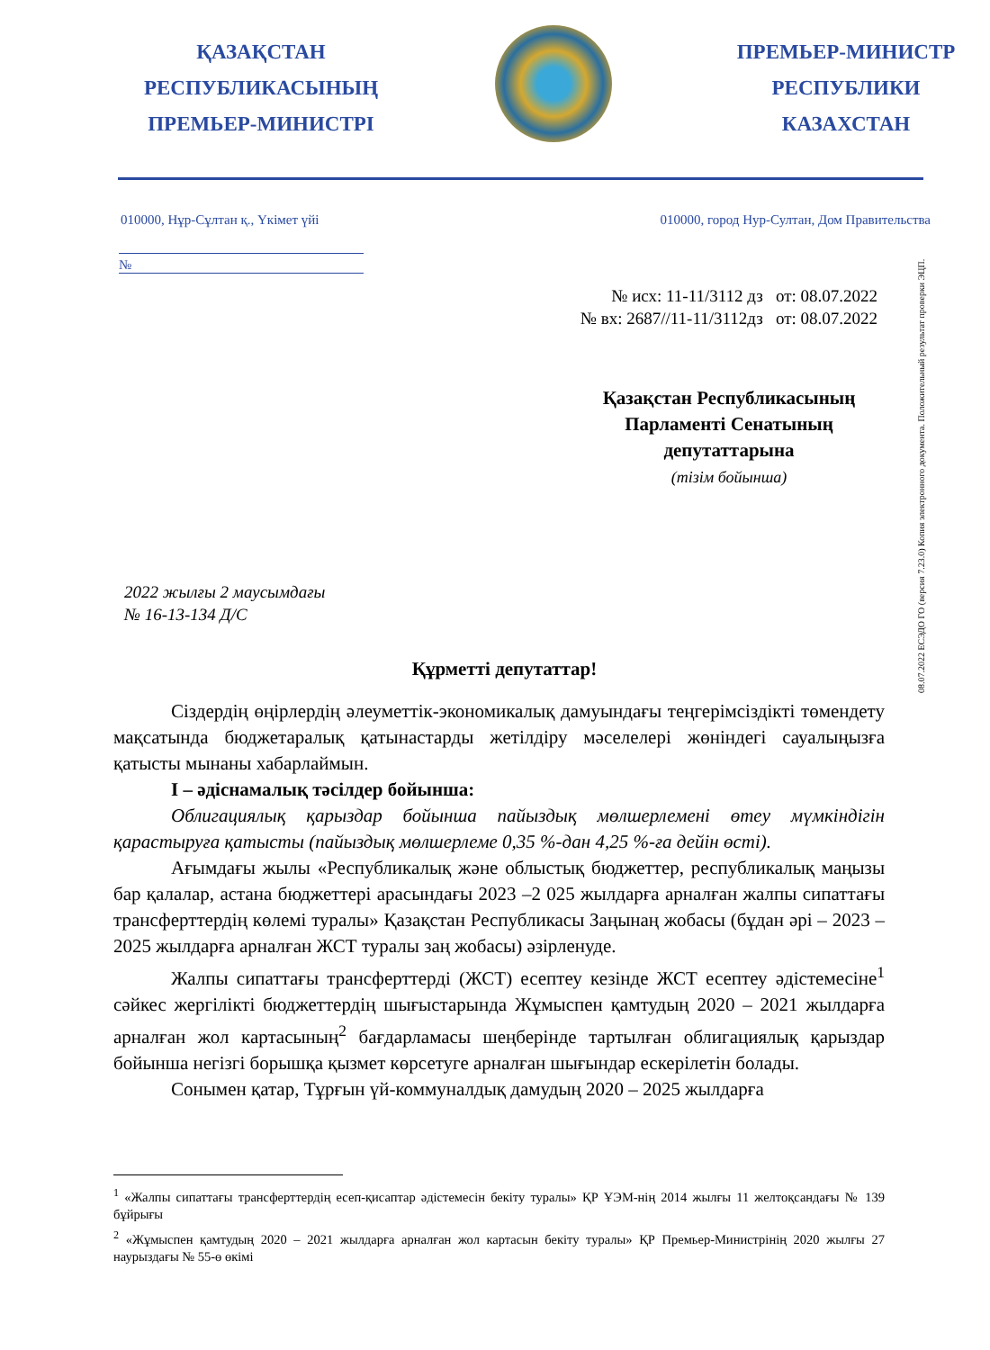ҚАЗАҚСТАН
РЕСПУБЛИКАСЫНЫҢ
ПРЕМЬЕР-МИНИСТРІ
ПРЕМЬЕР-МИНИСТР
РЕСПУБЛИКИ
КАЗАХСТАН
010000, Нұр-Сұлтан қ., Үкімет үйі 010000, город Нур-Султан, Дом Правительства
№
№ исх: 11-11/3112 дз от: 08.07.2022
№ вх: 2687//11-11/3112дз от: 08.07.2022
Қазақстан Республикасының Парламенті Сенатының депутаттарына
(тізім бойынша)
2022 жылғы 2 маусымдағы
№ 16-13-134 Д/С
Құрметті депутаттар!
Сіздердің өңірлердің әлеуметтік-экономикалық дамуындағы теңгерімсіздікті төмендету мақсатында бюджетаралық қатынастарды жетілдіру мәселелері жөніндегі сауалыңызға қатысты мынаны хабарлаймын.
I – әдіснамалық тәсілдер бойынша:
Облигациялық қарыздар бойынша пайыздық мөлшерлемені өтеу мүмкіндігін қарастыруға қатысты (пайыздық мөлшерлеме 0,35 %-дан 4,25 %-ға дейін өсті).
Ағымдағы жылы «Республикалық және облыстық бюджеттер, республикалық маңызы бар қалалар, астана бюджеттері арасындағы 2023 –2 025 жылдарға арналған жалпы сипаттағы трансферттердің көлемі туралы» Қазақстан Республикасы Заңынаң жобасы (бұдан әрі – 2023 – 2025 жылдарға арналған ЖСТ туралы заң жобасы) әзірленуде.
Жалпы сипаттағы трансферттерді (ЖСТ) есептеу кезінде ЖСТ есептеу әдістемесіне<sup>1</sup> сәйкес жергілікті бюджеттердің шығыстарында Жұмыспен қамтудың 2020 – 2021 жылдарға арналған жол картасының<sup>2</sup> бағдарламасы шеңберінде тартылған облигациялық қарыздар бойынша негізгі борышқа қызмет көрсетуге арналған шығындар ескерілетін болады.
Сонымен қатар, Тұрғын үй-коммуналдық дамудың 2020 – 2025 жылдарға
<sup>1</sup> «Жалпы сипаттағы трансферттердің есеп-қисаптар әдістемесін бекіту туралы» ҚР ҰЭМ-нің 2014 жылғы 11 желтоқсандағы № 139 бұйрығы
<sup>2</sup> «Жұмыспен қамтудың 2020 – 2021 жылдарға арналған жол картасын бекіту туралы» ҚР Премьер-Министрінің 2020 жылғы 27 наурыздағы № 55-ө өкімі
08.07.2022 ЕСЭДО ГО (версия 7.23.0) Копия электронного документа. Положительный результат проверки ЭЦП.